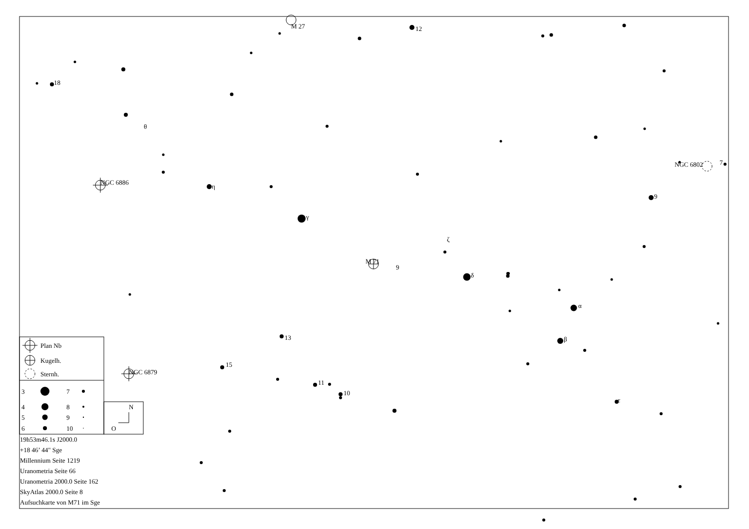M 27
12
18
θ
NGC 6886
η
NGC 6802
7
9
γ
ζ
M 71
9
δ
α
β
13
15
NGC 6879
11
10
ε
Plan Nb
Kugelh.
Sternh.
3
7
4
8
5
9
6
10
N
O
19h53m46.1s J2000.0
+18 46’ 44" Sge
Millennium Seite 1219
Uranometria Seite 66
Uranometria 2000.0 Seite 162
SkyAtlas 2000.0 Seite 8
Aufsuchkarte von M71 im Sge